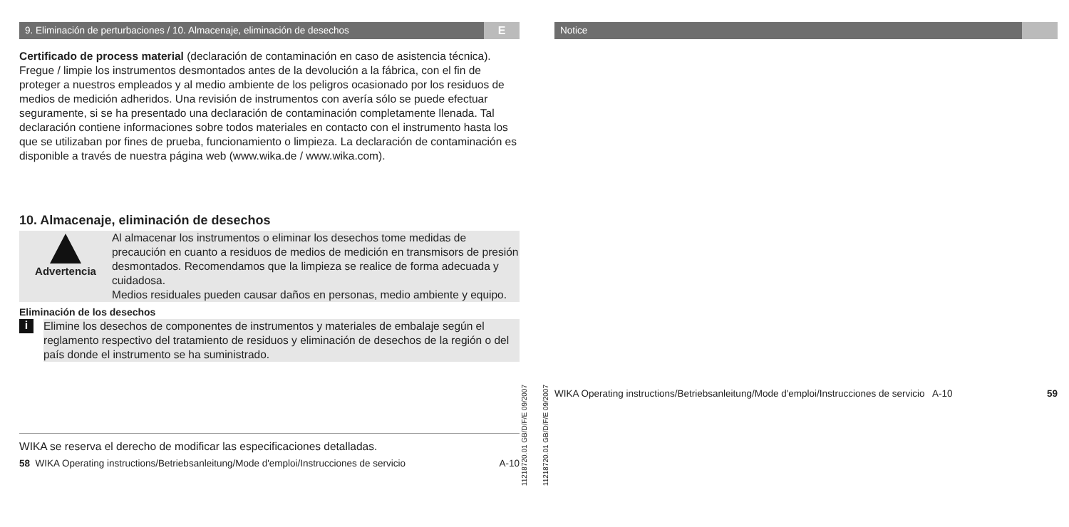9. Eliminación de perturbaciones / 10. Almacenaje, eliminación de desechos E
Certificado de process material (declaración de contaminación en caso de asistencia técnica).
Fregue / limpie los instrumentos desmontados antes de la devolución a la fábrica, con el fin de proteger a nuestros empleados y al medio ambiente de los peligros ocasionado por los residuos de medios de medición adheridos. Una revisión de instrumentos con avería sólo se puede efectuar seguramente, si se ha presentado una declaración de contaminación completamente llenada. Tal declaración contiene informaciones sobre todos materiales en contacto con el instrumento hasta los que se utilizaban por fines de prueba, funcionamiento o limpieza. La declaración de contaminación es disponible a través de nuestra página web (www.wika.de / www.wika.com).
10. Almacenaje, eliminación de desechos
Advertencia
Al almacenar los instrumentos o eliminar los desechos tome medidas de precaución en cuanto a residuos de medios de medición en transmisors de presión desmontados. Recomendamos que la limpieza se realice de forma adecuada y cuidadosa.
Medios residuales pueden causar daños en personas, medio ambiente y equipo.
Eliminación de los desechos
i
Elimine los desechos de componentes de instrumentos y materiales de embalaje según el reglamento respectivo del tratamiento de residuos y eliminación de desechos de la región o del país donde el instrumento se ha suministrado.
WIKA se reserva el derecho de modificar las especificaciones detalladas.
58 WIKA Operating instructions/Betriebsanleitung/Mode d'emploi/Instrucciones de servicio A-10
11218720.01 GB/D/F/E 09/2007
11218720.01 GB/D/F/E 09/2007
Notice
WIKA Operating instructions/Betriebsanleitung/Mode d'emploi/Instrucciones de servicio A-10 59